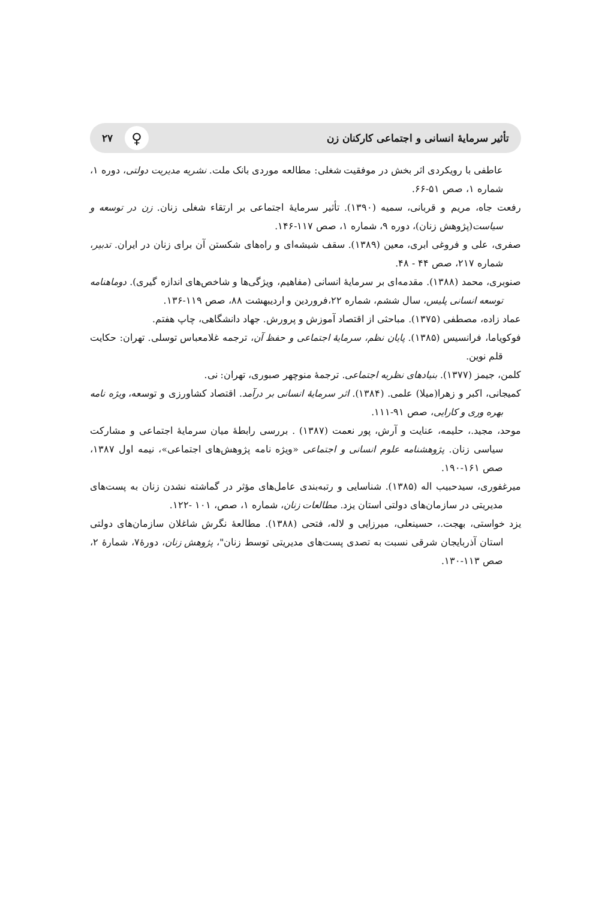تأثير سرمايهٔ انسانی و اجتماعی كاركنان زن ۲۷ ♀
عاطفی با رويكردی اثر بخش در موفقيت شغلی: مطالعه موردی بانک ملت. نشريه مديريت دولتی، دوره ۱، شماره ۱، صص ۵۱-۶۶.
رفعت جاه، مريم و قربانی، سميه (۱۳۹۰). تأثير سرمايهٔ اجتماعی بر ارتقاء شغلی زنان. زن در توسعه و سياست(پژوهش زنان)، دوره ۹، شماره ۱، صص ۱۱۷-۱۴۶.
صفری، علی و فروغی ابری، معين (۱۳۸۹). سقف شيشه‌ای و راه‌های شكستن آن برای زنان در ايران. تدبير، شماره ۲۱۷، صص ۴۴ - ۴۸.
صنوبری، محمد (۱۳۸۸). مقدمه‌ای بر سرمايهٔ انسانی (مفاهيم، ويژگی‌ها و شاخص‌های اندازه گيری). دوماهنامه توسعه انسانی پليس، سال ششم، شماره ۲۲،فروردين و ارديبهشت ۸۸، صص ۱۱۹-۱۳۶.
عماد زاده، مصطفی (۱۳۷۵). مباحثی از اقتصاد آموزش و پرورش. جهاد دانشگاهی، چاپ هفتم.
فوكوياما، فرانسيس (۱۳۸۵). پايان نظم، سرمايهٔ اجتماعی و حفظ آن، ترجمه غلامعباس توسلی. تهران: حكايت قلم نوين.
كلمن، جيمز (۱۳۷۷). بنيادهای نظريه اجتماعی. ترجمهٔ منوچهر صبوری، تهران: نی.
كميجانی، اكبر و زهرا(ميلا) علمی. (۱۳۸۴). اثر سرمايهٔ انسانی بر درآمد. اقتصاد كشاورزی و توسعه، ويژه نامه بهره وری و كارايی، صص ۹۱-۱۱۱.
موحد، مجيد.، حليمه، عنايت و آرش، پور نعمت (۱۳۸۷) . بررسی رابطهٔ ميان سرمايهٔ اجتماعی و مشاركت سياسی زنان. پژوهشنامه علوم انسانی و اجتماعی «ويژه نامه پژوهش‌های اجتماعی»، نيمه اول ۱۳۸۷، صص ۱۶۱-۱۹۰.
ميرغفوری، سيدحبيب اله (۱۳۸۵). شناسايی و رتبه‌بندی عامل‌های مؤثر در گماشته نشدن زنان به پست‌های مديريتی در سازمان‌های دولتی استان يزد. مطالعات زنان، شماره ۱، صص، ۱۰۱ -۱۲۲.
يزد خواستی، بهجت.، حسينعلی، ميرزايی و لاله، فتحی (۱۳۸۸). مطالعهٔ نگرش شاغلان سازمان‌های دولتی استان آذربايجان شرقی نسبت به تصدی پست‌های مديريتی توسط زنان"، پژوهش زنان، دورهٔ۷، شمارهٔ ۲، صص ۱۱۳-۱۳۰.